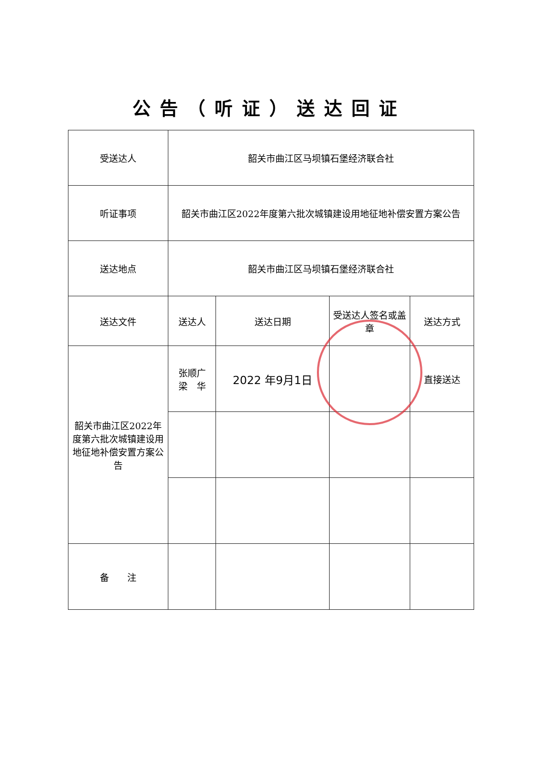公告（听证）送达回证
| 受送达人 | 韶关市曲江区马坝镇石堡经济联合社 | | | |
| 听证事项 | 韶关市曲江区2022年度第六批次城镇建设用地征地补偿安置方案公告 | | | |
| 送达地点 | 韶关市曲江区马坝镇石堡经济联合社 | | | |
| 送达文件 | 送达人 | 送达日期 | 受送达人签名或盖章 | 送达方式 |
| 韶关市曲江区2022年度第六批次城镇建设用地征地补偿安置方案公告 | 张顺广 梁 华 | 2022 年9月1日 | | 直接送达 |
| 备 注 | | | | |